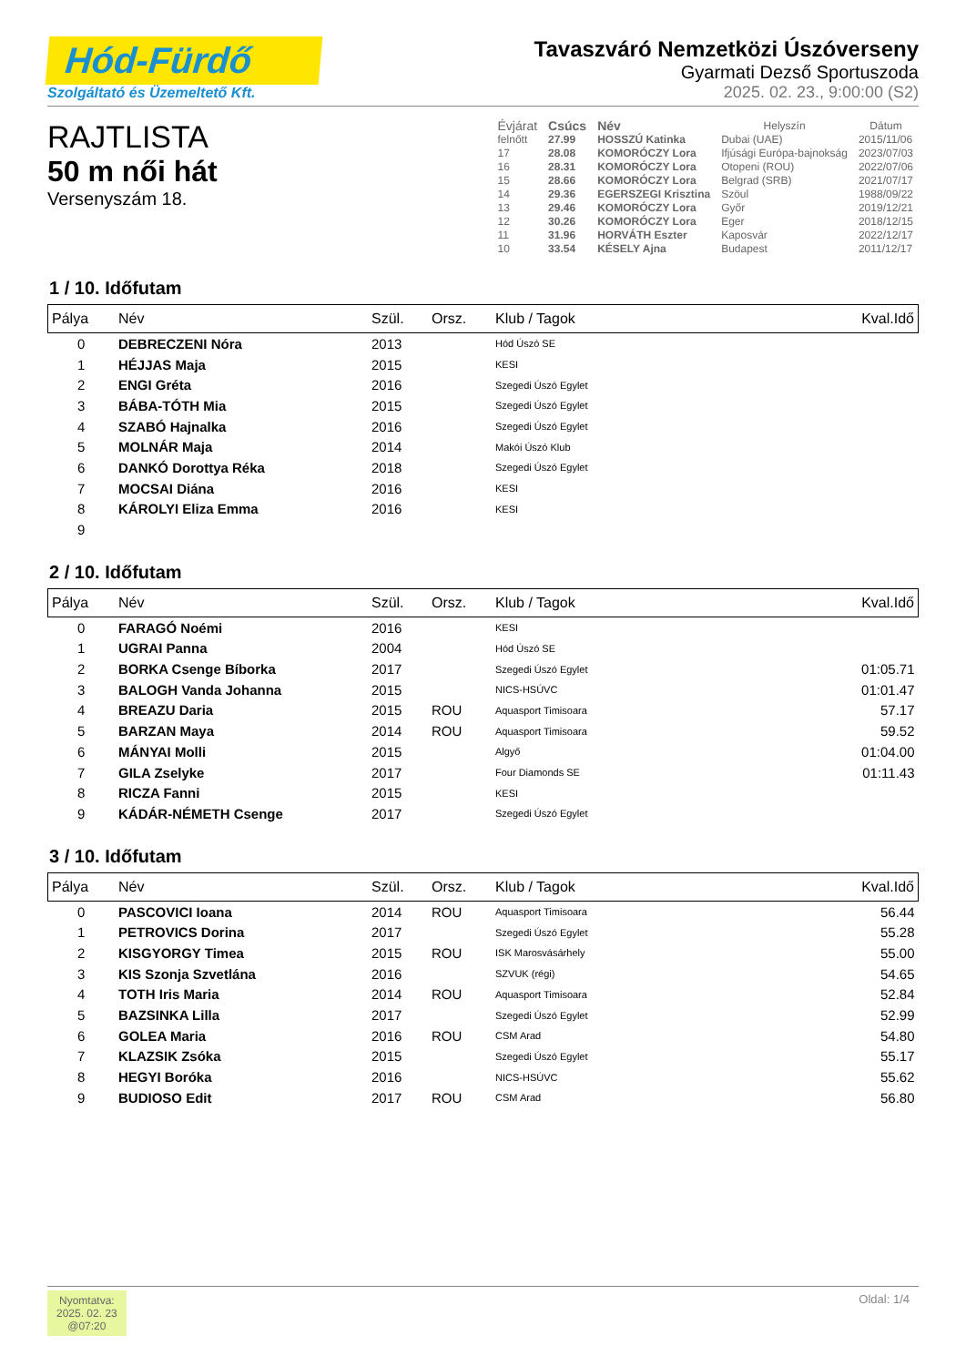Hód-Fürdő
Szolgáltató és Üzemeltető Kft.
Tavaszváró Nemzetközi Úszóverseny
Gyarmati Dezső Sportuszoda
2025. 02. 23., 9:00:00 (S2)
RAJTLISTA
50 m női hát
Versenyszám 18.
| Évjárat | Csúcs | Név | Helyszín | Dátum |
| felnőtt | 27.99 | HOSSZÚ Katinka | Dubai (UAE) | 2015/11/06 |
| 17 | 28.08 | KOMORÓCZY Lora | Ifjúsági Európa-bajnokság | 2023/07/03 |
| 16 | 28.31 | KOMORÓCZY Lora | Otopeni (ROU) | 2022/07/06 |
| 15 | 28.66 | KOMORÓCZY Lora | Belgrad (SRB) | 2021/07/17 |
| 14 | 29.36 | EGERSZEGI Krisztina | Szöul | 1988/09/22 |
| 13 | 29.46 | KOMORÓCZY Lora | Győr | 2019/12/21 |
| 12 | 30.26 | KOMORÓCZY Lora | Eger | 2018/12/15 |
| 11 | 31.96 | HORVÁTH Eszter | Kaposvár | 2022/12/17 |
| 10 | 33.54 | KÉSELY Ajna | Budapest | 2011/12/17 |
1 / 10. Időfutam
| Pálya | Név | Szül. | Orsz. | Klub / Tagok | Kval.Idő |
| --- | --- | --- | --- | --- | --- |
| 0 | DEBRECZENI Nóra | 2013 | | Hód Úszó SE | |
| 1 | HÉJJAS Maja | 2015 | | KESI | |
| 2 | ENGI Gréta | 2016 | | Szegedi Úszó Egylet | |
| 3 | BÁBA-TÓTH Mia | 2015 | | Szegedi Úszó Egylet | |
| 4 | SZABÓ Hajnalka | 2016 | | Szegedi Úszó Egylet | |
| 5 | MOLNÁR Maja | 2014 | | Makói Úszó Klub | |
| 6 | DANKÓ Dorottya Réka | 2018 | | Szegedi Úszó Egylet | |
| 7 | MOCSAI Diána | 2016 | | KESI | |
| 8 | KÁROLYI Eliza Emma | 2016 | | KESI | |
| 9 | | | | | |
2 / 10. Időfutam
| Pálya | Név | Szül. | Orsz. | Klub / Tagok | Kval.Idő |
| --- | --- | --- | --- | --- | --- |
| 0 | FARAGÓ Noémi | 2016 | | KESI | |
| 1 | UGRAI Panna | 2004 | | Hód Úszó SE | |
| 2 | BORKA Csenge Bíborka | 2017 | | Szegedi Úszó Egylet | 01:05.71 |
| 3 | BALOGH Vanda Johanna | 2015 | | NICS-HSÚVC | 01:01.47 |
| 4 | BREAZU Daria | 2015 | ROU | Aquasport Timisoara | 57.17 |
| 5 | BARZAN Maya | 2014 | ROU | Aquasport Timisoara | 59.52 |
| 6 | MÁNYAI Molli | 2015 | | Algyő | 01:04.00 |
| 7 | GILA Zselyke | 2017 | | Four Diamonds SE | 01:11.43 |
| 8 | RICZA Fanni | 2015 | | KESI | |
| 9 | KÁDÁR-NÉMETH Csenge | 2017 | | Szegedi Úszó Egylet | |
3 / 10. Időfutam
| Pálya | Név | Szül. | Orsz. | Klub / Tagok | Kval.Idő |
| --- | --- | --- | --- | --- | --- |
| 0 | PASCOVICI Ioana | 2014 | ROU | Aquasport Timisoara | 56.44 |
| 1 | PETROVICS Dorina | 2017 | | Szegedi Úszó Egylet | 55.28 |
| 2 | KISGYORGY Timea | 2015 | ROU | ISK Marosvásárhely | 55.00 |
| 3 | KIS Szonja Szvetlána | 2016 | | SZVUK (régi) | 54.65 |
| 4 | TOTH Iris Maria | 2014 | ROU | Aquasport Timisoara | 52.84 |
| 5 | BAZSINKA Lilla | 2017 | | Szegedi Úszó Egylet | 52.99 |
| 6 | GOLEA Maria | 2016 | ROU | CSM Arad | 54.80 |
| 7 | KLAZSIK Zsóka | 2015 | | Szegedi Úszó Egylet | 55.17 |
| 8 | HEGYI Boróka | 2016 | | NICS-HSÚVC | 55.62 |
| 9 | BUDIOSO Edit | 2017 | ROU | CSM Arad | 56.80 |
Nyomtatva:
2025. 02. 23
@07:20
Oldal: 1/4